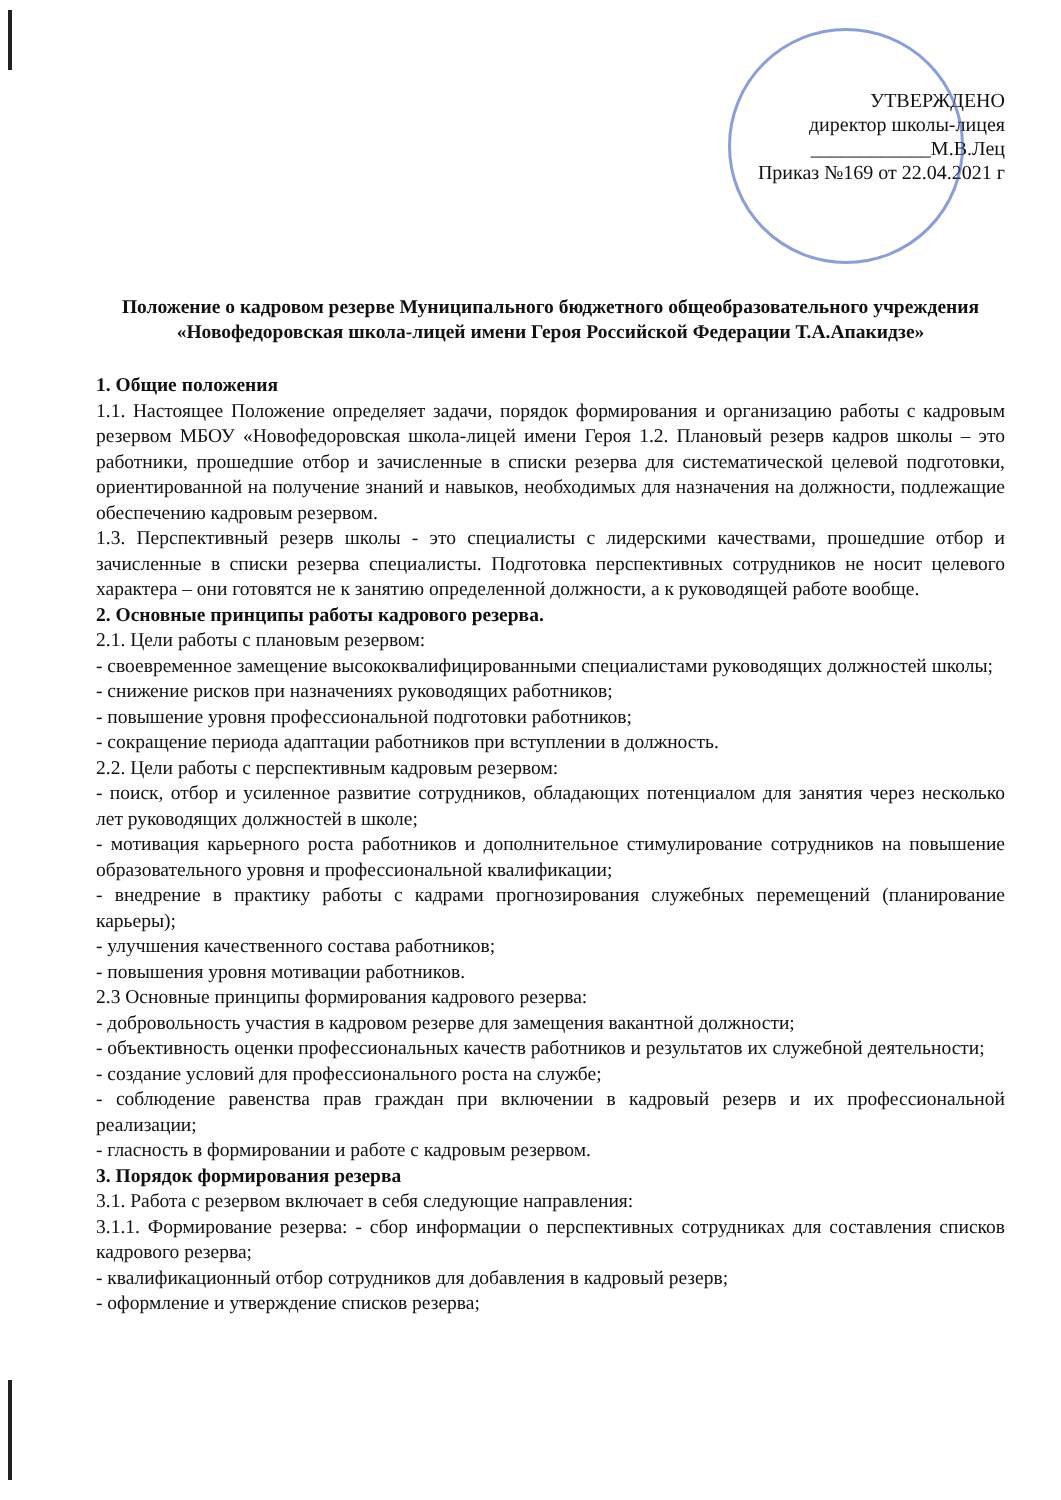УТВЕРЖДЕНО
директор школы-лицея
____________М.В.Лец
Приказ №169 от 22.04.2021 г
Положение о кадровом резерве Муниципального бюджетного общеобразовательного учреждения «Новофедоровская школа-лицей имени Героя Российской Федерации Т.А.Апакидзе»
1. Общие положения
1.1. Настоящее Положение определяет задачи, порядок формирования и организацию работы с кадровым резервом МБОУ «Новофедоровская школа-лицей имени Героя 1.2. Плановый резерв кадров школы – это работники, прошедшие отбор и зачисленные в списки резерва для систематической целевой подготовки, ориентированной на получение знаний и навыков, необходимых для назначения на должности, подлежащие обеспечению кадровым резервом.
1.3. Перспективный резерв школы - это специалисты с лидерскими качествами, прошедшие отбор и зачисленные в списки резерва специалисты. Подготовка перспективных сотрудников не носит целевого характера – они готовятся не к занятию определенной должности, а к руководящей работе вообще.
2. Основные принципы работы кадрового резерва.
2.1. Цели работы с плановым резервом:
- своевременное замещение высококвалифицированными специалистами руководящих должностей школы;
- снижение рисков при назначениях руководящих работников;
- повышение уровня профессиональной подготовки работников;
- сокращение периода адаптации работников при вступлении в должность.
2.2. Цели работы с перспективным кадровым резервом:
- поиск, отбор и усиленное развитие сотрудников, обладающих потенциалом для занятия через несколько лет руководящих должностей в школе;
- мотивация карьерного роста работников и дополнительное стимулирование сотрудников на повышение образовательного уровня и профессиональной квалификации;
- внедрение в практику работы с кадрами прогнозирования служебных перемещений (планирование карьеры);
- улучшения качественного состава работников;
- повышения уровня мотивации работников.
2.3 Основные принципы формирования кадрового резерва:
- добровольность участия в кадровом резерве для замещения вакантной должности;
- объективность оценки профессиональных качеств работников и результатов их служебной деятельности;
- создание условий для профессионального роста на службе;
- соблюдение равенства прав граждан при включении в кадровый резерв и их профессиональной реализации;
- гласность в формировании и работе с кадровым резервом.
3. Порядок формирования резерва
3.1. Работа с резервом включает в себя следующие направления:
3.1.1. Формирование резерва: - сбор информации о перспективных сотрудниках для составления списков кадрового резерва;
- квалификационный отбор сотрудников для добавления в кадровый резерв;
- оформление и утверждение списков резерва;